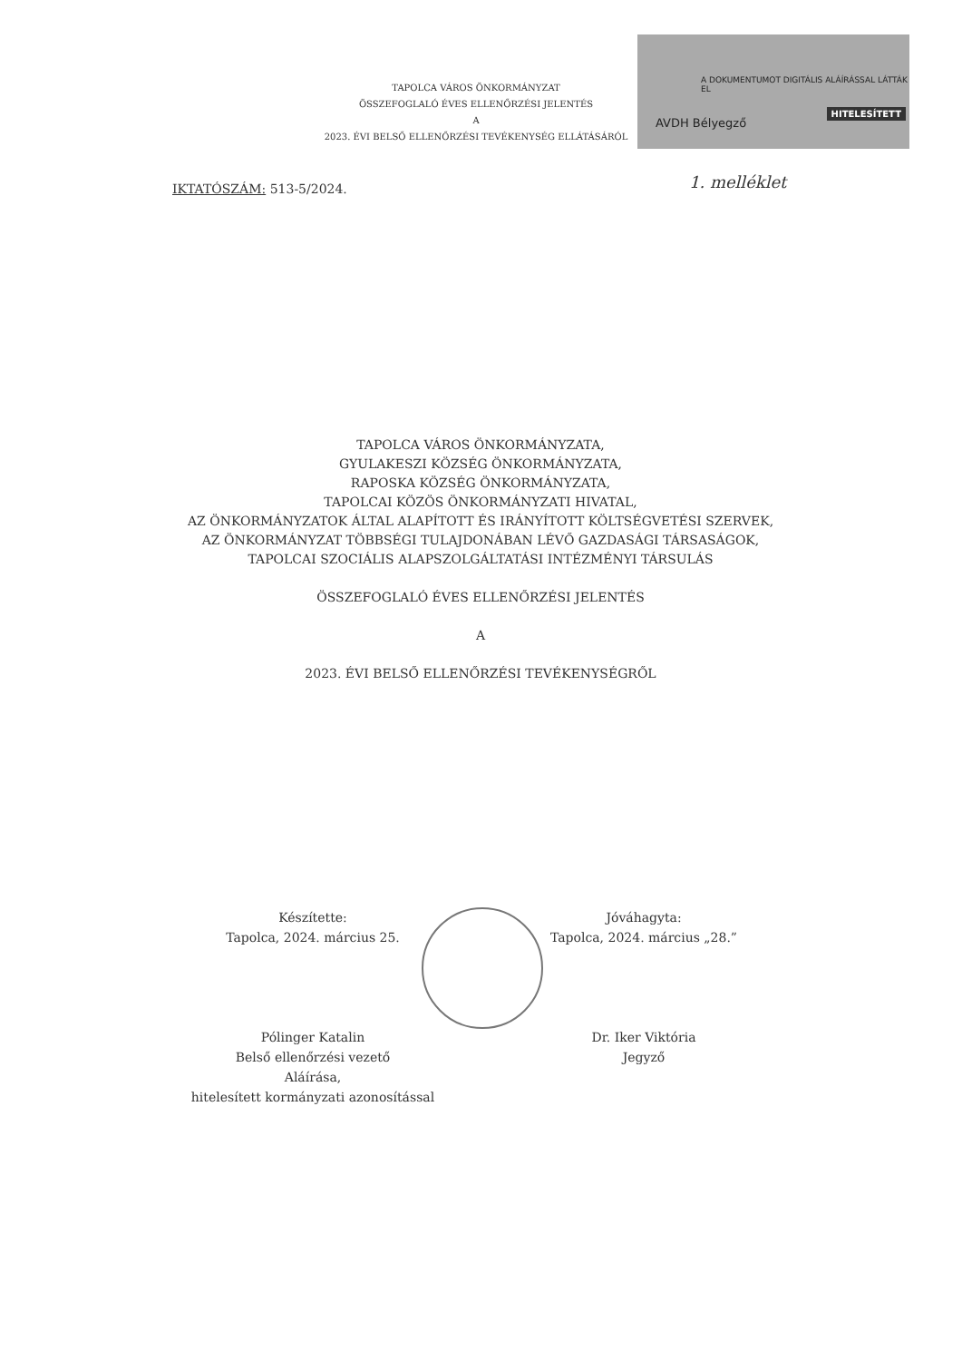TAPOLCA VÁROS ÖNKORMÁNYZAT
ÖSSZEFOGLALÓ ÉVES ELLENŐRZÉSI JELENTÉS
A
2023. ÉVI BELSŐ ELLENŐRZÉSI TEVÉKENYSÉG ELLÁTÁSÁRÓL
A DOKUMENTUMOT DIGITÁLIS ALÁÍRÁSSAL LÁTTÁK EL
AVDH Bélyegző
HITELESÍTETT
IKTATÓSZÁM: 513-5/2024. 1. melléklet
TAPOLCA VÁROS ÖNKORMÁNYZATA,
GYULAKESZI KÖZSÉG ÖNKORMÁNYZATA,
RAPOSKA KÖZSÉG ÖNKORMÁNYZATA,
TAPOLCAI KÖZÖS ÖNKORMÁNYZATI HIVATAL,
AZ ÖNKORMÁNYZATOK ÁLTAL ALAPÍTOTT ÉS IRÁNYÍTOTT KÖLTSÉGVETÉSI SZERVEK,
AZ ÖNKORMÁNYZAT TÖBBSÉGI TULAJDONÁBAN LÉVŐ GAZDASÁGI TÁRSASÁGOK,
TAPOLCAI SZOCIÁLIS ALAPSZOLGÁLTATÁSI INTÉZMÉNYI TÁRSULÁS
ÖSSZEFOGLALÓ ÉVES ELLENŐRZÉSI JELENTÉS
A
2023. ÉVI BELSŐ ELLENŐRZÉSI TEVÉKENYSÉGRŐL
Készítette:
Tapolca, 2024. március 25.
Pólinger Katalin
Belső ellenőrzési vezető
Aláírása,
hitelesített kormányzati azonosítással
Jóváhagyta:
Tapolca, 2024. március „28.”
Dr. Iker Viktória
Jegyző